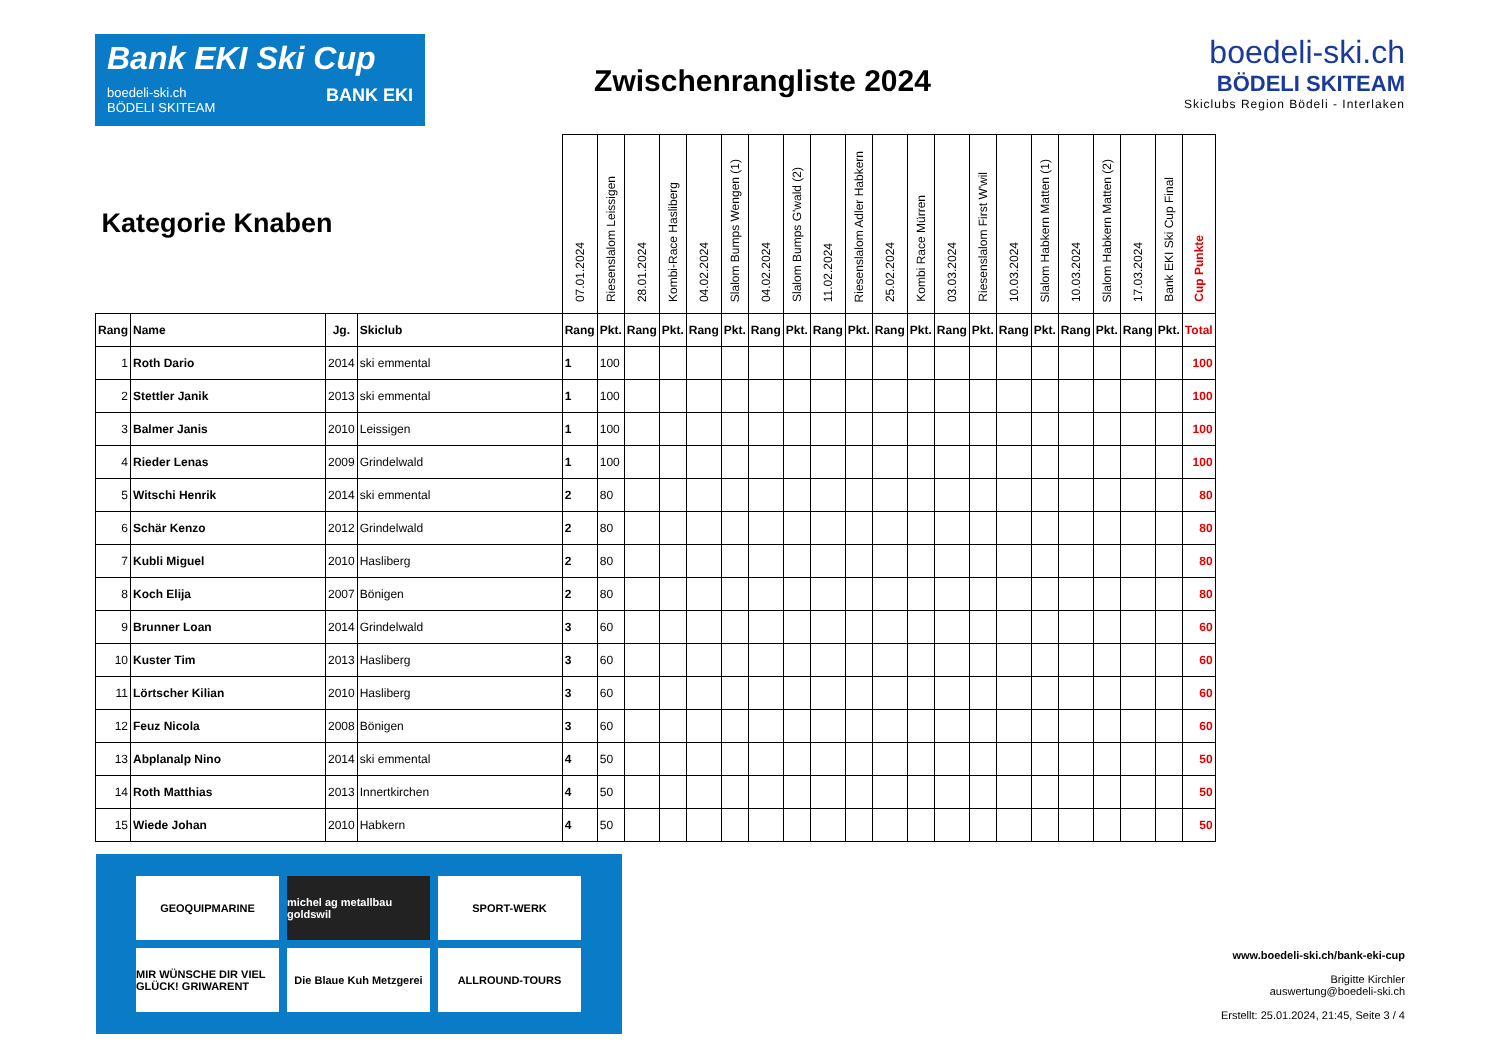Bank EKI Ski Cup
boedeli-ski.ch
BÖDELI SKITEAM BANK EKI
Zwischenrangliste 2024
boedeli-ski.ch
BÖDELI SKITEAM
Skiclubs Region Bödeli - Interlaken
| Kategorie Knaben | | | | 07.01.2024 | Riesenslalom Leissigen | 28.01.2024 | Kombi-Race Hasliberg | 04.02.2024 | Slalom Bumps Wengen (1) | 04.02.2024 | Slalom Bumps G'wald (2) | 11.02.2024 | Riesenslalom Adler Habkern | 25.02.2024 | Kombi Race Mürren | 03.03.2024 | Riesenslalom First W'wil | 10.03.2024 | Slalom Habkern Matten (1) | 10.03.2024 | Slalom Habkern Matten (2) | 17.03.2024 | Bank EKI Ski Cup Final | Cup Punkte |
| Rang | Name | Jg. | Skiclub | Rang | Pkt. | Rang | Pkt. | Rang | Pkt. | Rang | Pkt. | Rang | Pkt. | Rang | Pkt. | Rang | Pkt. | Rang | Pkt. | Rang | Pkt. | Rang | Pkt. | Total |
| 1 | Roth Dario | 2014 | ski emmental | 1 | 100 | | | | | | | | | | | | | | | | | | | 100 |
| 2 | Stettler Janik | 2013 | ski emmental | 1 | 100 | | | | | | | | | | | | | | | | | | | 100 |
| 3 | Balmer Janis | 2010 | Leissigen | 1 | 100 | | | | | | | | | | | | | | | | | | | 100 |
| 4 | Rieder Lenas | 2009 | Grindelwald | 1 | 100 | | | | | | | | | | | | | | | | | | | 100 |
| 5 | Witschi Henrik | 2014 | ski emmental | 2 | 80 | | | | | | | | | | | | | | | | | | | 80 |
| 6 | Schär Kenzo | 2012 | Grindelwald | 2 | 80 | | | | | | | | | | | | | | | | | | | 80 |
| 7 | Kubli Miguel | 2010 | Hasliberg | 2 | 80 | | | | | | | | | | | | | | | | | | | 80 |
| 8 | Koch Elija | 2007 | Bönigen | 2 | 80 | | | | | | | | | | | | | | | | | | | 80 |
| 9 | Brunner Loan | 2014 | Grindelwald | 3 | 60 | | | | | | | | | | | | | | | | | | | 60 |
| 10 | Kuster Tim | 2013 | Hasliberg | 3 | 60 | | | | | | | | | | | | | | | | | | | 60 |
| 11 | Lörtscher Kilian | 2010 | Hasliberg | 3 | 60 | | | | | | | | | | | | | | | | | | | 60 |
| 12 | Feuz Nicola | 2008 | Bönigen | 3 | 60 | | | | | | | | | | | | | | | | | | | 60 |
| 13 | Abplanalp Nino | 2014 | ski emmental | 4 | 50 | | | | | | | | | | | | | | | | | | | 50 |
| 14 | Roth Matthias | 2013 | Innertkirchen | 4 | 50 | | | | | | | | | | | | | | | | | | | 50 |
| 15 | Wiede Johan | 2010 | Habkern | 4 | 50 | | | | | | | | | | | | | | | | | | | 50 |
GEOQUIPMARINE
michel ag metallbau goldswil
SPORT-WERK
MIR WÜNSCHE DIR VIEL GLÜCK! GRIWARENT
Die Blaue Kuh Metzgerei
ALLROUND-TOURS
www.boedeli-ski.ch/bank-eki-cup
Brigitte Kirchler
auswertung@boedeli-ski.ch
Erstellt: 25.01.2024, 21:45, Seite 3 / 4